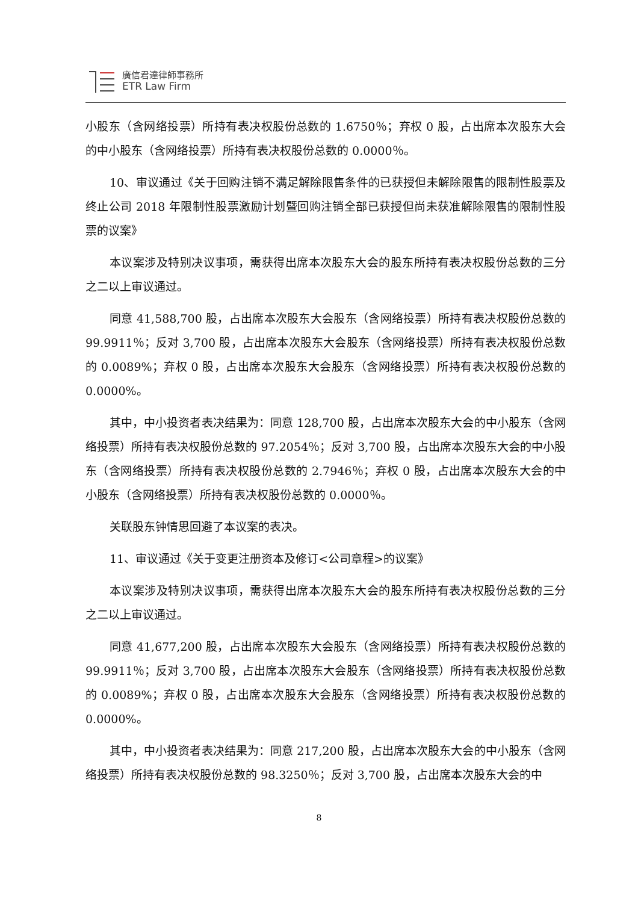廣信君達律師事務所
ETR Law Firm
小股东（含网络投票）所持有表决权股份总数的 1.6750％；弃权 0 股，占出席本次股东大会的中小股东（含网络投票）所持有表决权股份总数的 0.0000％。
10、审议通过《关于回购注销不满足解除限售条件的已获授但未解除限售的限制性股票及终止公司 2018 年限制性股票激励计划暨回购注销全部已获授但尚未获准解除限售的限制性股票的议案》
本议案涉及特别决议事项，需获得出席本次股东大会的股东所持有表决权股份总数的三分之二以上审议通过。
同意 41,588,700 股，占出席本次股东大会股东（含网络投票）所持有表决权股份总数的 99.9911％；反对 3,700 股，占出席本次股东大会股东（含网络投票）所持有表决权股份总数的 0.0089%；弃权 0 股，占出席本次股东大会股东（含网络投票）所持有表决权股份总数的 0.0000%。
其中，中小投资者表决结果为：同意 128,700 股，占出席本次股东大会的中小股东（含网络投票）所持有表决权股份总数的 97.2054％；反对 3,700 股，占出席本次股东大会的中小股东（含网络投票）所持有表决权股份总数的 2.7946％；弃权 0 股，占出席本次股东大会的中小股东（含网络投票）所持有表决权股份总数的 0.0000％。
关联股东钟情思回避了本议案的表决。
11、审议通过《关于变更注册资本及修订<公司章程>的议案》
本议案涉及特别决议事项，需获得出席本次股东大会的股东所持有表决权股份总数的三分之二以上审议通过。
同意 41,677,200 股，占出席本次股东大会股东（含网络投票）所持有表决权股份总数的 99.9911％；反对 3,700 股，占出席本次股东大会股东（含网络投票）所持有表决权股份总数的 0.0089%；弃权 0 股，占出席本次股东大会股东（含网络投票）所持有表决权股份总数的 0.0000%。
其中，中小投资者表决结果为：同意 217,200 股，占出席本次股东大会的中小股东（含网络投票）所持有表决权股份总数的 98.3250％；反对 3,700 股，占出席本次股东大会的中
8